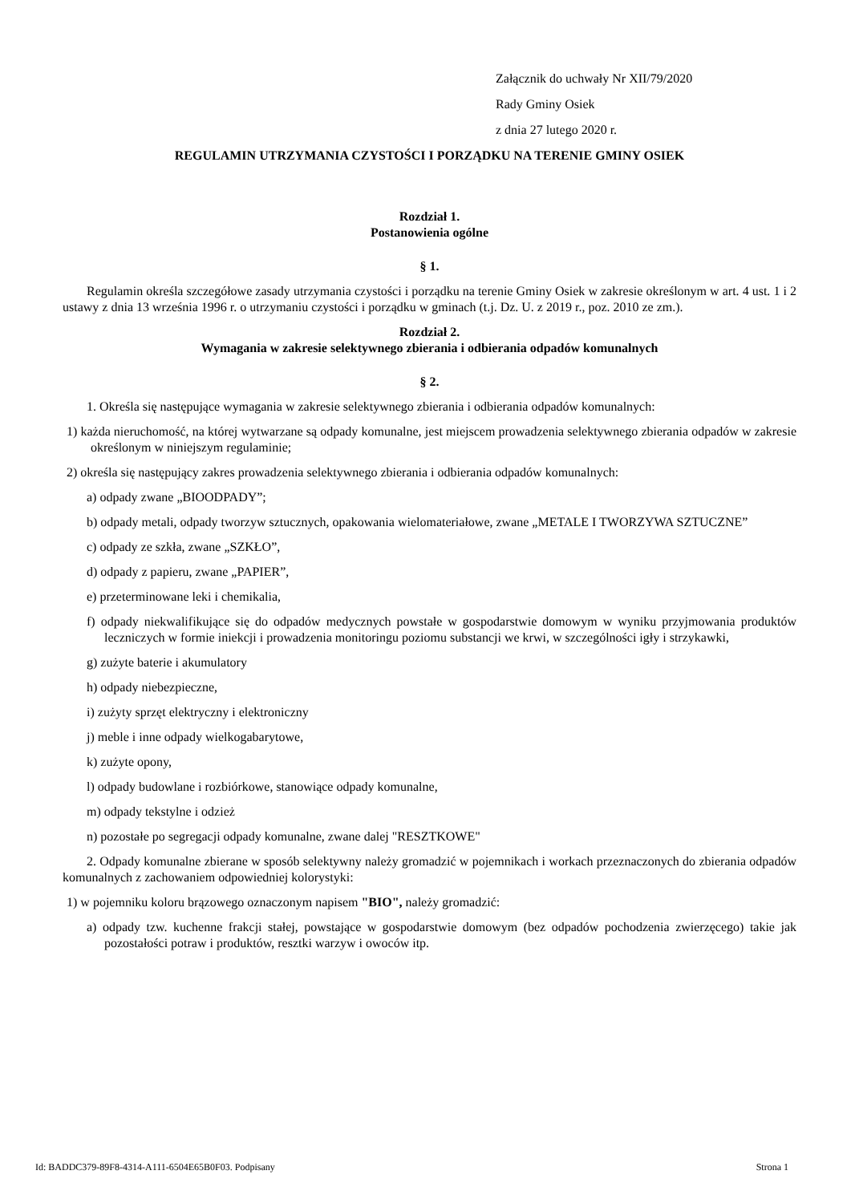Załącznik do uchwały Nr XII/79/2020
Rady Gminy Osiek
z dnia 27 lutego 2020 r.
REGULAMIN UTRZYMANIA CZYSTOŚCI I PORZĄDKU NA TERENIE GMINY OSIEK
Rozdział 1.
Postanowienia ogólne
§ 1.
Regulamin określa szczegółowe zasady utrzymania czystości i porządku na terenie Gminy Osiek w zakresie określonym w art. 4 ust. 1 i 2 ustawy z dnia 13 września 1996 r. o utrzymaniu czystości i porządku w gminach (t.j. Dz. U. z 2019 r., poz. 2010 ze zm.).
Rozdział 2.
Wymagania w zakresie selektywnego zbierania i odbierania odpadów komunalnych
§ 2.
1. Określa się następujące wymagania w zakresie selektywnego zbierania i odbierania odpadów komunalnych:
1) każda nieruchomość, na której wytwarzane są odpady komunalne, jest miejscem prowadzenia selektywnego zbierania odpadów w zakresie określonym w niniejszym regulaminie;
2) określa się następujący zakres prowadzenia selektywnego zbierania i odbierania odpadów komunalnych:
a) odpady zwane „BIOODPADY”;
b) odpady metali, odpady tworzyw sztucznych, opakowania wielomateriałowe, zwane „METALE I TWORZYWA SZTUCZNE”
c) odpady ze szkła, zwane „SZKŁO”,
d) odpady z papieru, zwane „PAPIER”,
e) przeterminowane leki i chemikalia,
f) odpady niekwalifikujące się do odpadów medycznych powstałe w gospodarstwie domowym w wyniku przyjmowania produktów leczniczych w formie iniekcji i prowadzenia monitoringu poziomu substancji we krwi, w szczególności igły i strzykawki,
g) zużyte baterie i akumulatory
h) odpady niebezpieczne,
i) zużyty sprzęt elektryczny i elektroniczny
j) meble i inne odpady wielkogabarytowe,
k) zużyte opony,
l) odpady budowlane i rozbiórkowe, stanowiące odpady komunalne,
m) odpady tekstylne i odzież
n) pozostałe po segregacji odpady komunalne, zwane dalej "RESZTKOWE"
2. Odpady komunalne zbierane w sposób selektywny należy gromadzić w pojemnikach i workach przeznaczonych do zbierania odpadów komunalnych z zachowaniem odpowiedniej kolorystyki:
1) w pojemniku koloru brązowego oznaczonym napisem "BIO", należy gromadzić:
a) odpady tzw. kuchenne frakcji stałej, powstające w gospodarstwie domowym (bez odpadów pochodzenia zwierzęcego) takie jak pozostałości potraw i produktów, resztki warzyw i owoców itp.
Id: BADDC379-89F8-4314-A111-6504E65B0F03. Podpisany Strona 1